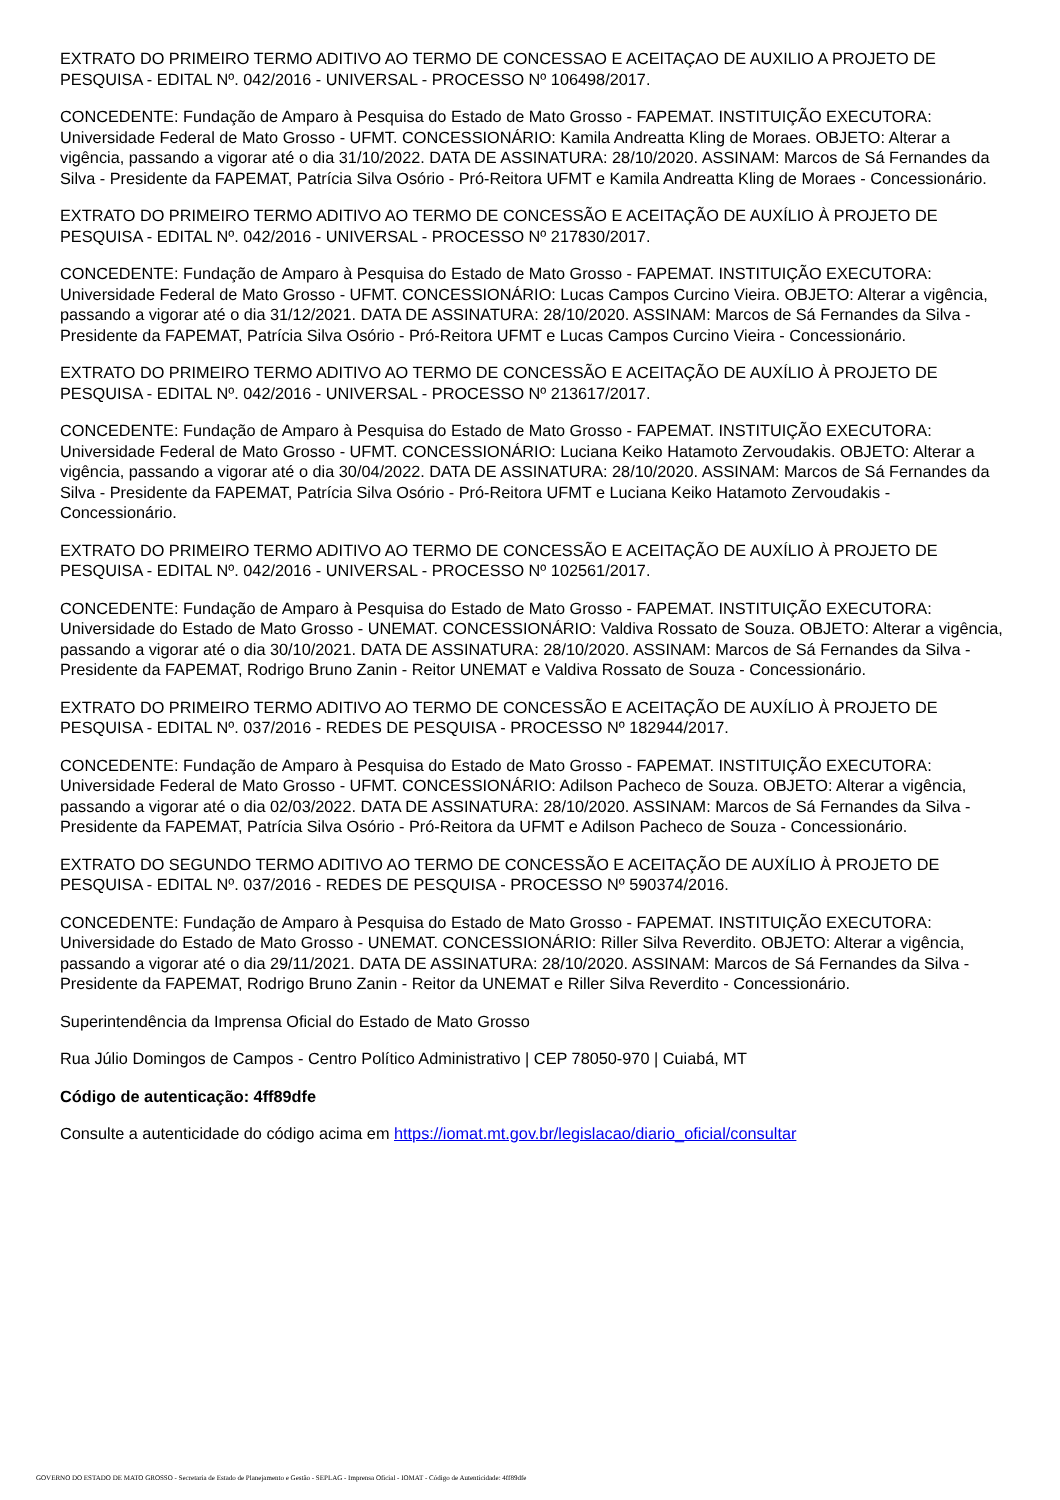EXTRATO DO PRIMEIRO TERMO ADITIVO AO TERMO DE CONCESSAO E ACEITAÇAO DE AUXILIO A PROJETO DE PESQUISA - EDITAL Nº. 042/2016 - UNIVERSAL - PROCESSO Nº 106498/2017.
CONCEDENTE: Fundação de Amparo à Pesquisa do Estado de Mato Grosso - FAPEMAT. INSTITUIÇÃO EXECUTORA: Universidade Federal de Mato Grosso - UFMT. CONCESSIONÁRIO: Kamila Andreatta Kling de Moraes. OBJETO: Alterar a vigência, passando a vigorar até o dia 31/10/2022. DATA DE ASSINATURA: 28/10/2020. ASSINAM: Marcos de Sá Fernandes da Silva - Presidente da FAPEMAT, Patrícia Silva Osório - Pró-Reitora UFMT e Kamila Andreatta Kling de Moraes - Concessionário.
EXTRATO DO PRIMEIRO TERMO ADITIVO AO TERMO DE CONCESSÃO E ACEITAÇÃO DE AUXÍLIO À PROJETO DE PESQUISA - EDITAL Nº. 042/2016 - UNIVERSAL - PROCESSO Nº 217830/2017.
CONCEDENTE: Fundação de Amparo à Pesquisa do Estado de Mato Grosso - FAPEMAT. INSTITUIÇÃO EXECUTORA: Universidade Federal de Mato Grosso - UFMT. CONCESSIONÁRIO: Lucas Campos Curcino Vieira. OBJETO: Alterar a vigência, passando a vigorar até o dia 31/12/2021. DATA DE ASSINATURA: 28/10/2020. ASSINAM: Marcos de Sá Fernandes da Silva - Presidente da FAPEMAT, Patrícia Silva Osório - Pró-Reitora UFMT e Lucas Campos Curcino Vieira - Concessionário.
EXTRATO DO PRIMEIRO TERMO ADITIVO AO TERMO DE CONCESSÃO E ACEITAÇÃO DE AUXÍLIO À PROJETO DE PESQUISA - EDITAL Nº. 042/2016 - UNIVERSAL - PROCESSO Nº 213617/2017.
CONCEDENTE: Fundação de Amparo à Pesquisa do Estado de Mato Grosso - FAPEMAT. INSTITUIÇÃO EXECUTORA: Universidade Federal de Mato Grosso - UFMT. CONCESSIONÁRIO: Luciana Keiko Hatamoto Zervoudakis. OBJETO: Alterar a vigência, passando a vigorar até o dia 30/04/2022. DATA DE ASSINATURA: 28/10/2020. ASSINAM: Marcos de Sá Fernandes da Silva - Presidente da FAPEMAT, Patrícia Silva Osório - Pró-Reitora UFMT e Luciana Keiko Hatamoto Zervoudakis - Concessionário.
EXTRATO DO PRIMEIRO TERMO ADITIVO AO TERMO DE CONCESSÃO E ACEITAÇÃO DE AUXÍLIO À PROJETO DE PESQUISA - EDITAL Nº. 042/2016 - UNIVERSAL - PROCESSO Nº 102561/2017.
CONCEDENTE: Fundação de Amparo à Pesquisa do Estado de Mato Grosso - FAPEMAT. INSTITUIÇÃO EXECUTORA: Universidade do Estado de Mato Grosso - UNEMAT. CONCESSIONÁRIO: Valdiva Rossato de Souza. OBJETO: Alterar a vigência, passando a vigorar até o dia 30/10/2021. DATA DE ASSINATURA: 28/10/2020. ASSINAM: Marcos de Sá Fernandes da Silva - Presidente da FAPEMAT, Rodrigo Bruno Zanin - Reitor UNEMAT e Valdiva Rossato de Souza - Concessionário.
EXTRATO DO PRIMEIRO TERMO ADITIVO AO TERMO DE CONCESSÃO E ACEITAÇÃO DE AUXÍLIO À PROJETO DE PESQUISA - EDITAL Nº. 037/2016 - REDES DE PESQUISA - PROCESSO Nº 182944/2017.
CONCEDENTE: Fundação de Amparo à Pesquisa do Estado de Mato Grosso - FAPEMAT. INSTITUIÇÃO EXECUTORA: Universidade Federal de Mato Grosso - UFMT. CONCESSIONÁRIO: Adilson Pacheco de Souza. OBJETO: Alterar a vigência, passando a vigorar até o dia 02/03/2022. DATA DE ASSINATURA: 28/10/2020. ASSINAM: Marcos de Sá Fernandes da Silva - Presidente da FAPEMAT, Patrícia Silva Osório - Pró-Reitora da UFMT e Adilson Pacheco de Souza - Concessionário.
EXTRATO DO SEGUNDO TERMO ADITIVO AO TERMO DE CONCESSÃO E ACEITAÇÃO DE AUXÍLIO À PROJETO DE PESQUISA - EDITAL Nº. 037/2016 - REDES DE PESQUISA - PROCESSO Nº 590374/2016.
CONCEDENTE: Fundação de Amparo à Pesquisa do Estado de Mato Grosso - FAPEMAT. INSTITUIÇÃO EXECUTORA: Universidade do Estado de Mato Grosso - UNEMAT. CONCESSIONÁRIO: Riller Silva Reverdito. OBJETO: Alterar a vigência, passando a vigorar até o dia 29/11/2021. DATA DE ASSINATURA: 28/10/2020. ASSINAM: Marcos de Sá Fernandes da Silva - Presidente da FAPEMAT, Rodrigo Bruno Zanin - Reitor da UNEMAT e Riller Silva Reverdito - Concessionário.
Superintendência da Imprensa Oficial do Estado de Mato Grosso
Rua Júlio Domingos de Campos - Centro Político Administrativo | CEP 78050-970 | Cuiabá, MT
Código de autenticação: 4ff89dfe
Consulte a autenticidade do código acima em https://iomat.mt.gov.br/legislacao/diario_oficial/consultar
GOVERNO DO ESTADO DE MATO GROSSO - Secretaria de Estado de Planejamento e Gestão - SEPLAG - Imprensa Oficial - IOMAT - Código de Autenticidade: 4ff89dfe